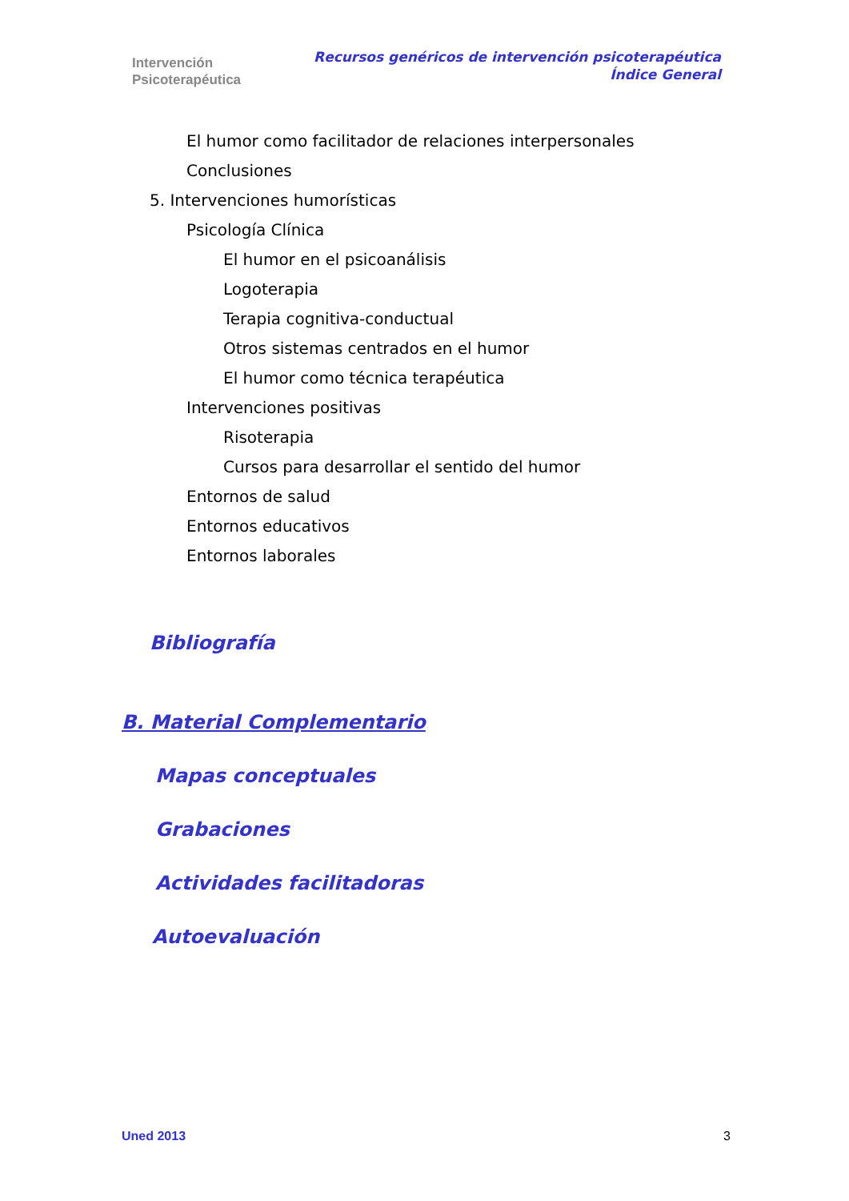Intervención
Psicoterapéutica
Recursos genéricos de intervención psicoterapéutica
Índice General
El humor como facilitador de relaciones interpersonales
Conclusiones
5. Intervenciones humorísticas
Psicología Clínica
El humor en el psicoanálisis
Logoterapia
Terapia cognitiva-conductual
Otros sistemas centrados en el humor
El humor como técnica terapéutica
Intervenciones positivas
Risoterapia
Cursos para desarrollar el sentido del humor
Entornos de salud
Entornos educativos
Entornos laborales
Bibliografía
B. Material Complementario
Mapas conceptuales
Grabaciones
Actividades facilitadoras
Autoevaluación
Uned 2013 3